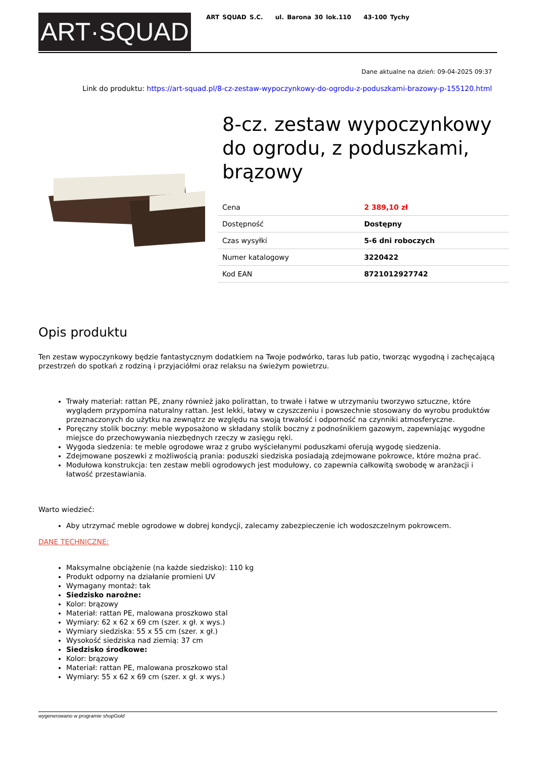ART·SQUAD
ART SQUAD S.C. ul. Barona 30 lok.110 43-100 Tychy
Dane aktualne na dzień: 09-04-2025 09:37
Link do produktu: https://art-squad.pl/8-cz-zestaw-wypoczynkowy-do-ogrodu-z-poduszkami-brazowy-p-155120.html
8-cz. zestaw wypoczynkowy do ogrodu, z poduszkami, brązowy
| Cena | 2 389,10 zł |
| Dostępność | Dostępny |
| Czas wysyłki | 5-6 dni roboczych |
| Numer katalogowy | 3220422 |
| Kod EAN | 8721012927742 |
Opis produktu
Ten zestaw wypoczynkowy będzie fantastycznym dodatkiem na Twoje podwórko, taras lub patio, tworząc wygodną i zachęcającą przestrzeń do spotkań z rodziną i przyjaciółmi oraz relaksu na świeżym powietrzu.
Trwały materiał: rattan PE, znany również jako polirattan, to trwałe i łatwe w utrzymaniu tworzywo sztuczne, które wyglądem przypomina naturalny rattan. Jest lekki, łatwy w czyszczeniu i powszechnie stosowany do wyrobu produktów przeznaczonych do użytku na zewnątrz ze względu na swoją trwałość i odporność na czynniki atmosferyczne.
Poręczny stolik boczny: meble wyposażono w składany stolik boczny z podnośnikiem gazowym, zapewniając wygodne miejsce do przechowywania niezbędnych rzeczy w zasięgu ręki.
Wygoda siedzenia: te meble ogrodowe wraz z grubo wyściełanymi poduszkami oferują wygodę siedzenia.
Zdejmowane poszewki z możliwością prania: poduszki siedziska posiadają zdejmowane pokrowce, które można prać.
Modułowa konstrukcja: ten zestaw mebli ogrodowych jest modułowy, co zapewnia całkowitą swobodę w aranżacji i łatwość przestawiania.
Warto wiedzieć:
Aby utrzymać meble ogrodowe w dobrej kondycji, zalecamy zabezpieczenie ich wodoszczelnym pokrowcem.
DANE TECHNICZNE:
Maksymalne obciążenie (na każde siedzisko): 110 kg
Produkt odporny na działanie promieni UV
Wymagany montaż: tak
Siedzisko narożne:
Kolor: brązowy
Materiał: rattan PE, malowana proszkowo stal
Wymiary: 62 x 62 x 69 cm (szer. x gł. x wys.)
Wymiary siedziska: 55 x 55 cm (szer. x gł.)
Wysokość siedziska nad ziemią: 37 cm
Siedzisko środkowe:
Kolor: brązowy
Materiał: rattan PE, malowana proszkowo stal
Wymiary: 55 x 62 x 69 cm (szer. x gł. x wys.)
wygenerowano w programie shopGold